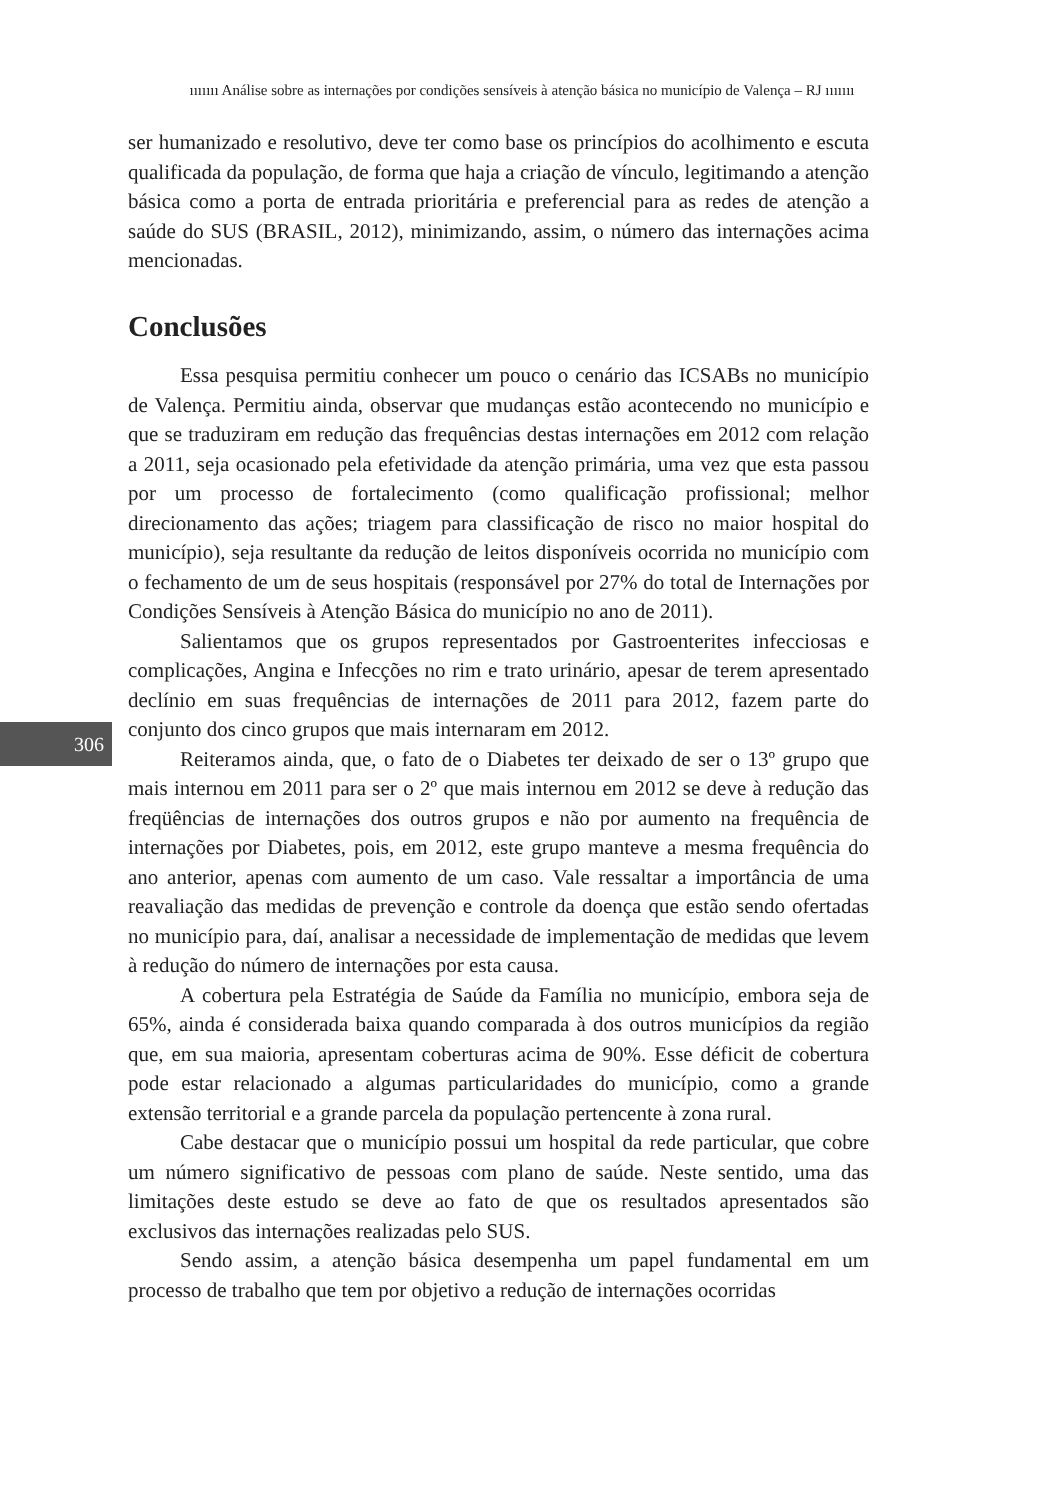ııııııı Análise sobre as internações por condições sensíveis à atenção básica no município de Valença – RJ ııııııı
306
ser humanizado e resolutivo, deve ter como base os princípios do acolhimento e escuta qualificada da população, de forma que haja a criação de vínculo, legitimando a atenção básica como a porta de entrada prioritária e preferencial para as redes de atenção a saúde do SUS (BRASIL, 2012), minimizando, assim, o número das internações acima mencionadas.
Conclusões
Essa pesquisa permitiu conhecer um pouco o cenário das ICSABs no município de Valença. Permitiu ainda, observar que mudanças estão acontecendo no município e que se traduziram em redução das frequências destas internações em 2012 com relação a 2011, seja ocasionado pela efetividade da atenção primária, uma vez que esta passou por um processo de fortalecimento (como qualificação profissional; melhor direcionamento das ações; triagem para classificação de risco no maior hospital do município), seja resultante da redução de leitos disponíveis ocorrida no município com o fechamento de um de seus hospitais (responsável por 27% do total de Internações por Condições Sensíveis à Atenção Básica do município no ano de 2011).
Salientamos que os grupos representados por Gastroenterites infecciosas e complicações, Angina e Infecções no rim e trato urinário, apesar de terem apresentado declínio em suas frequências de internações de 2011 para 2012, fazem parte do conjunto dos cinco grupos que mais internaram em 2012.
Reiteramos ainda, que, o fato de o Diabetes ter deixado de ser o 13º grupo que mais internou em 2011 para ser o 2º que mais internou em 2012 se deve à redução das freqüências de internações dos outros grupos e não por aumento na frequência de internações por Diabetes, pois, em 2012, este grupo manteve a mesma frequência do ano anterior, apenas com aumento de um caso. Vale ressaltar a importância de uma reavaliação das medidas de prevenção e controle da doença que estão sendo ofertadas no município para, daí, analisar a necessidade de implementação de medidas que levem à redução do número de internações por esta causa.
A cobertura pela Estratégia de Saúde da Família no município, embora seja de 65%, ainda é considerada baixa quando comparada à dos outros municípios da região que, em sua maioria, apresentam coberturas acima de 90%. Esse déficit de cobertura pode estar relacionado a algumas particularidades do município, como a grande extensão territorial e a grande parcela da população pertencente à zona rural.
Cabe destacar que o município possui um hospital da rede particular, que cobre um número significativo de pessoas com plano de saúde. Neste sentido, uma das limitações deste estudo se deve ao fato de que os resultados apresentados são exclusivos das internações realizadas pelo SUS.
Sendo assim, a atenção básica desempenha um papel fundamental em um processo de trabalho que tem por objetivo a redução de internações ocorridas